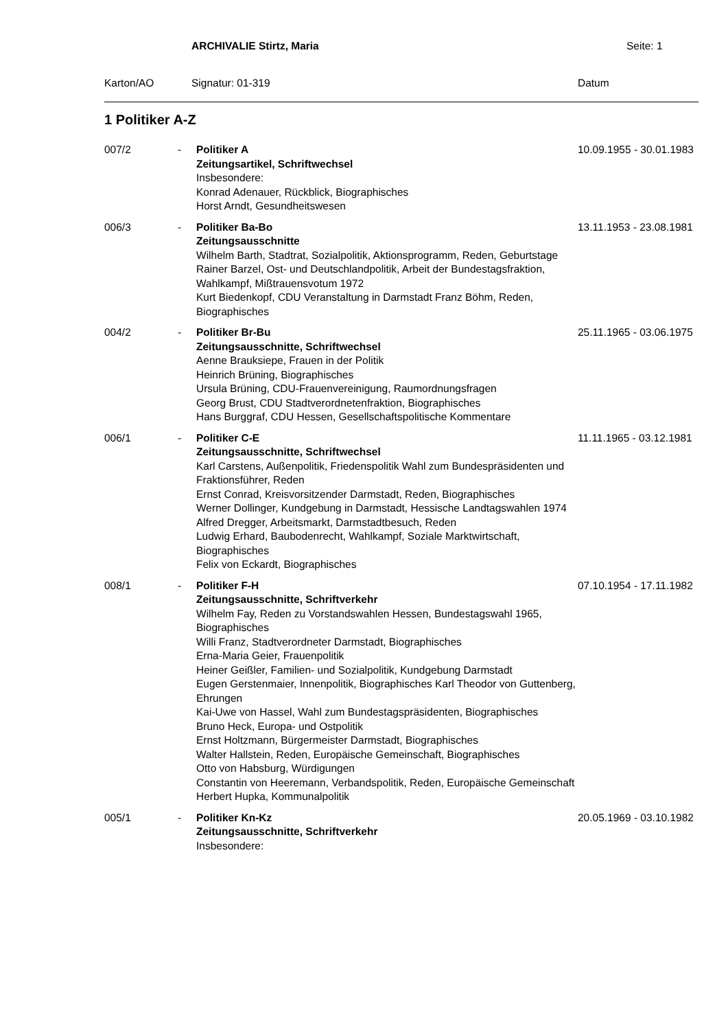ARCHIVALIE Stirtz, Maria Seite: 1
Karton/AO Signatur: 01-319 Datum
1 Politiker A-Z
| 007/2 | - | Politiker A Zeitungsartikel, Schriftwechsel Insbesondere: Konrad Adenauer, Rückblick, Biographisches Horst Arndt, Gesundheitswesen | 10.09.1955 - 30.01.1983 |
| 006/3 | - | Politiker Ba-Bo Zeitungsausschnitte Wilhelm Barth, Stadtrat, Sozialpolitik, Aktionsprogramm, Reden, Geburtstage Rainer Barzel, Ost- und Deutschlandpolitik, Arbeit der Bundestagsfraktion, Wahlkampf, Mißtrauensvotum 1972 Kurt Biedenkopf, CDU Veranstaltung in Darmstadt Franz Böhm, Reden, Biographisches | 13.11.1953 - 23.08.1981 |
| 004/2 | - | Politiker Br-Bu Zeitungsausschnitte, Schriftwechsel Aenne Brauksiepe, Frauen in der Politik Heinrich Brüning, Biographisches Ursula Brüning, CDU-Frauenvereinigung, Raumordnungsfragen Georg Brust, CDU Stadtverordnetenfraktion, Biographisches Hans Burggraf, CDU Hessen, Gesellschaftspolitische Kommentare | 25.11.1965 - 03.06.1975 |
| 006/1 | - | Politiker C-E Zeitungsausschnitte, Schriftwechsel Karl Carstens, Außenpolitik, Friedenspolitik Wahl zum Bundespräsidenten und Fraktionsführer, Reden Ernst Conrad, Kreisvorsitzender Darmstadt, Reden, Biographisches Werner Dollinger, Kundgebung in Darmstadt, Hessische Landtagswahlen 1974 Alfred Dregger, Arbeitsmarkt, Darmstadtbesuch, Reden Ludwig Erhard, Baubodenrecht, Wahlkampf, Soziale Marktwirtschaft, Biographisches Felix von Eckardt, Biographisches | 11.11.1965 - 03.12.1981 |
| 008/1 | - | Politiker F-H Zeitungsausschnitte, Schriftverkehr Wilhelm Fay, Reden zu Vorstandswahlen Hessen, Bundestagswahl 1965, Biographisches Willi Franz, Stadtverordneter Darmstadt, Biographisches Erna-Maria Geier, Frauenpolitik Heiner Geißler, Familien- und Sozialpolitik, Kundgebung Darmstadt Eugen Gerstenmaier, Innenpolitik, Biographisches Karl Theodor von Guttenberg, Ehrungen Kai-Uwe von Hassel, Wahl zum Bundestagspräsidenten, Biographisches Bruno Heck, Europa- und Ostpolitik Ernst Holtzmann, Bürgermeister Darmstadt, Biographisches Walter Hallstein, Reden, Europäische Gemeinschaft, Biographisches Otto von Habsburg, Würdigungen Constantin von Heeremann, Verbandspolitik, Reden, Europäische Gemeinschaft Herbert Hupka, Kommunalpolitik | 07.10.1954 - 17.11.1982 |
| 005/1 | - | Politiker Kn-Kz Zeitungsausschnitte, Schriftverkehr Insbesondere: | 20.05.1969 - 03.10.1982 |